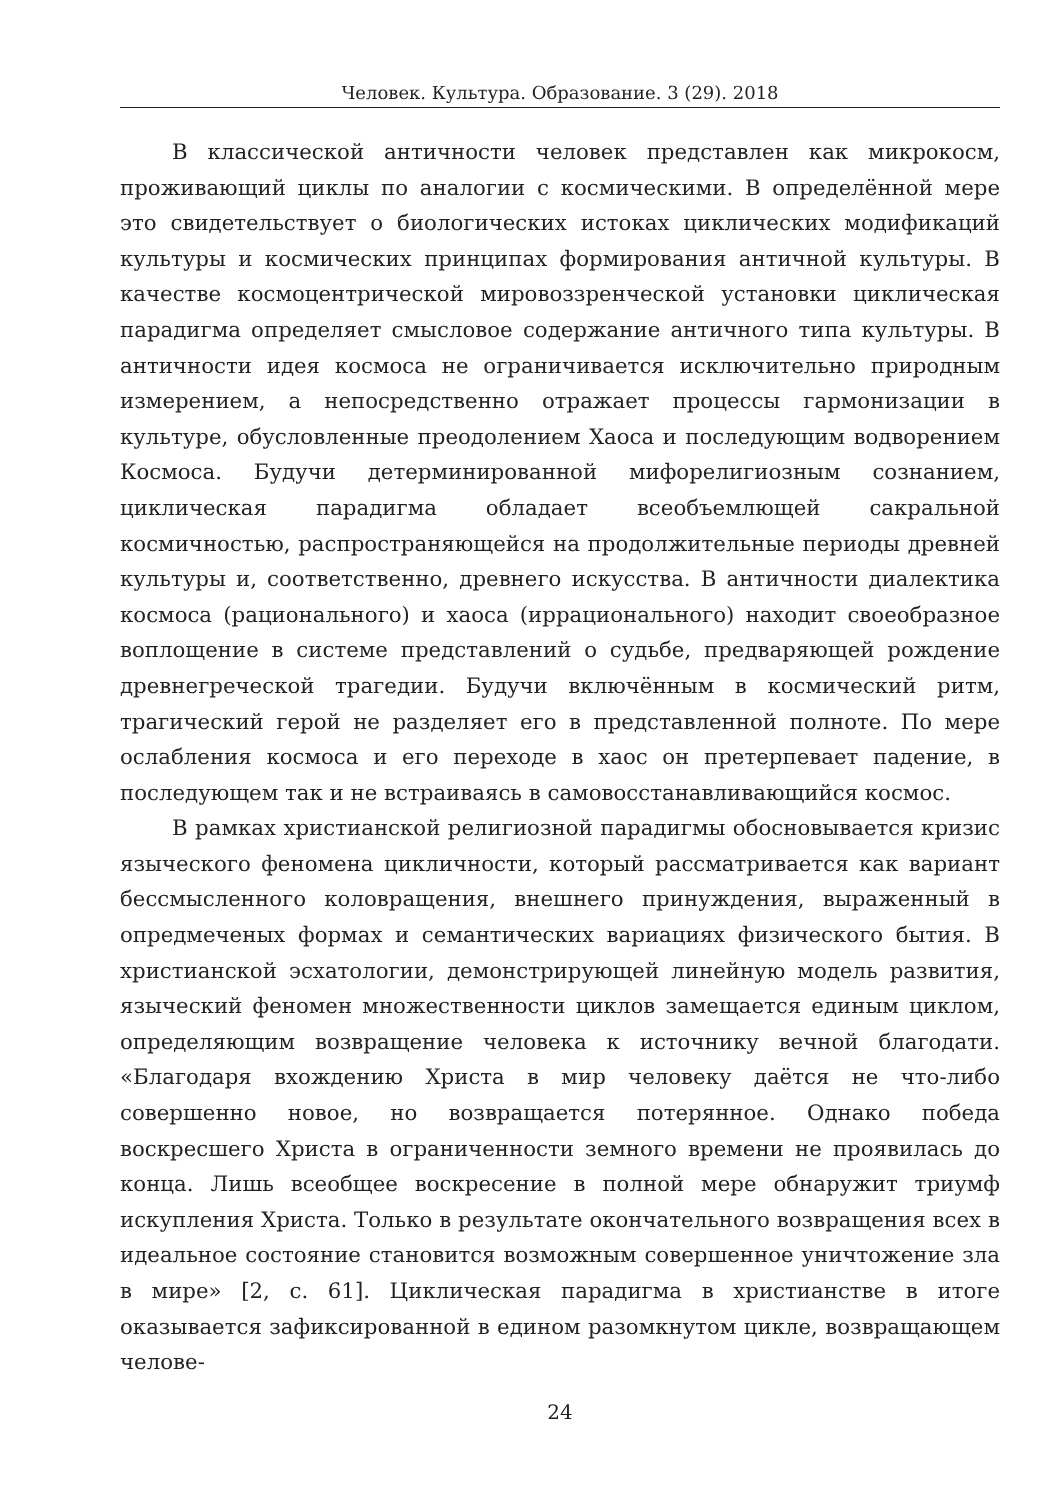Человек. Культура. Образование. 3 (29). 2018
В классической античности человек представлен как микрокосм, проживающий циклы по аналогии с космическими. В определённой мере это свидетельствует о биологических истоках циклических модификаций культуры и космических принципах формирования античной культуры. В качестве космоцентрической мировоззренческой установки циклическая парадигма определяет смысловое содержание античного типа культуры. В античности идея космоса не ограничивается исключительно природным измерением, а непосредственно отражает процессы гармонизации в культуре, обусловленные преодолением Хаоса и последующим водворением Космоса. Будучи детерминированной мифорелигиозным сознанием, циклическая парадигма обладает всеобъемлющей сакральной космичностью, распространяющейся на продолжительные периоды древней культуры и, соответственно, древнего искусства. В античности диалектика космоса (рационального) и хаоса (иррационального) находит своеобразное воплощение в системе представлений о судьбе, предваряющей рождение древнегреческой трагедии. Будучи включённым в космический ритм, трагический герой не разделяет его в представленной полноте. По мере ослабления космоса и его переходе в хаос он претерпевает падение, в последующем так и не встраиваясь в самовосстанавливающийся космос.
В рамках христианской религиозной парадигмы обосновывается кризис языческого феномена цикличности, который рассматривается как вариант бессмысленного коловращения, внешнего принуждения, выраженный в опредмеченых формах и семантических вариациях физического бытия. В христианской эсхатологии, демонстрирующей линейную модель развития, языческий феномен множественности циклов замещается единым циклом, определяющим возвращение человека к источнику вечной благодати. «Благодаря вхождению Христа в мир человеку даётся не что-либо совершенно новое, но возвращается потерянное. Однако победа воскресшего Христа в ограниченности земного времени не проявилась до конца. Лишь всеобщее воскресение в полной мере обнаружит триумф искупления Христа. Только в результате окончательного возвращения всех в идеальное состояние становится возможным совершенное уничтожение зла в мире» [2, с. 61]. Циклическая парадигма в христианстве в итоге оказывается зафиксированной в едином разомкнутом цикле, возвращающем челове-
24